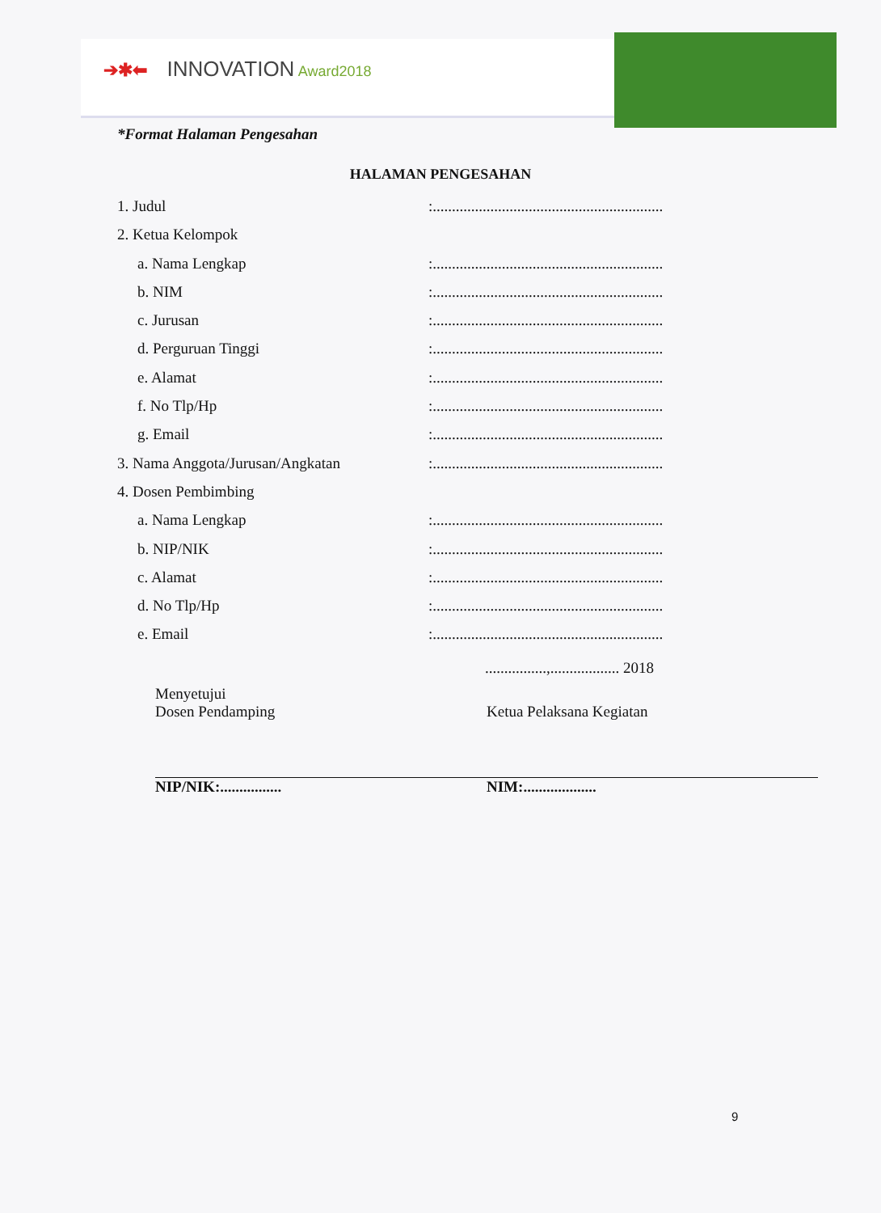➔✱⬅ INNOVATION Award2018
*Format Halaman Pengesahan
HALAMAN PENGESAHAN
1. Judul :............................................................
2. Ketua Kelompok
a. Nama Lengkap :............................................................
b. NIM :............................................................
c. Jurusan :............................................................
d. Perguruan Tinggi :............................................................
e. Alamat :............................................................
f. No Tlp/Hp :............................................................
g. Email :............................................................
3. Nama Anggota/Jurusan/Angkatan :............................................................
4. Dosen Pembimbing
a. Nama Lengkap :............................................................
b. NIP/NIK :............................................................
c. Alamat :............................................................
d. No Tlp/Hp :............................................................
e. Email :............................................................
................,.................. 2018
Menyetujui
Dosen Pendamping
NIP/NIK:................
Ketua Pelaksana Kegiatan
NIM:...................
9